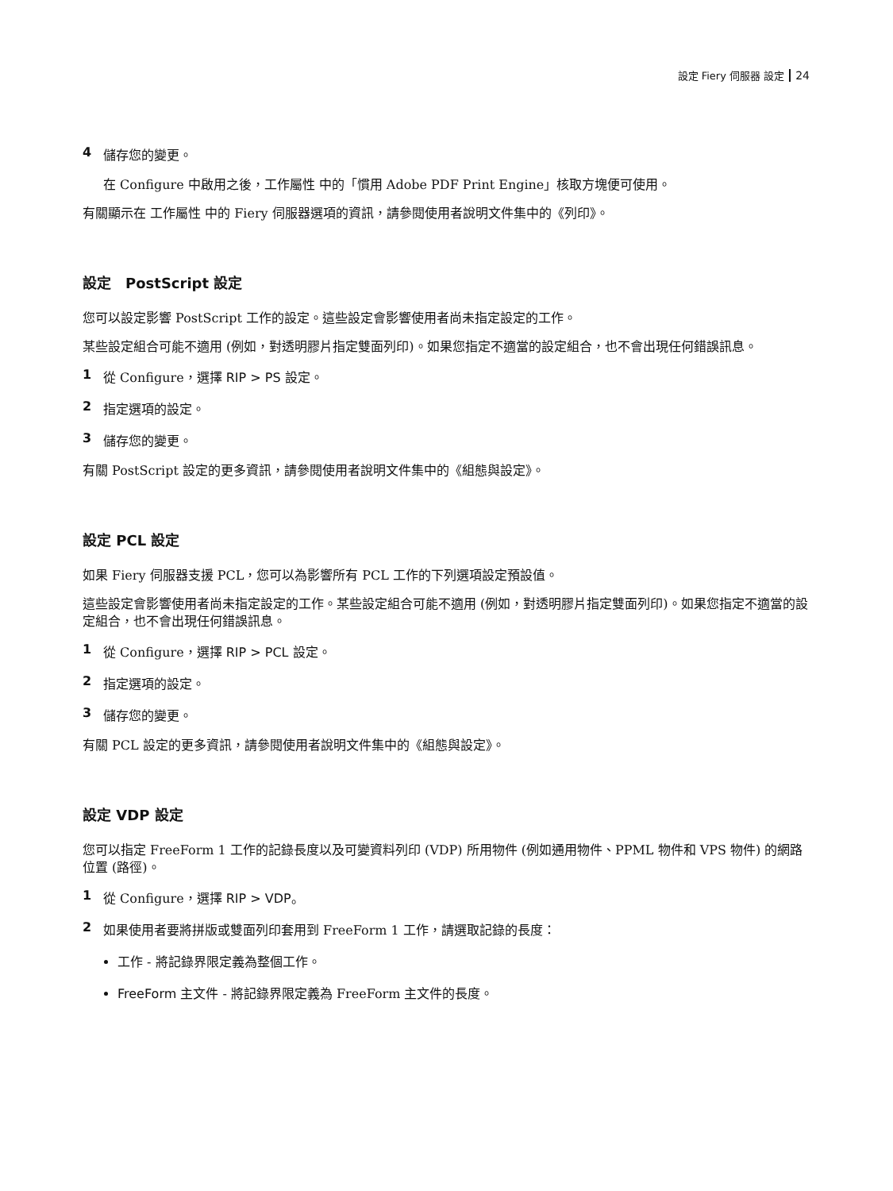設定 Fiery 伺服器 設定 24
4 儲存您的變更。
在 Configure 中啟用之後，工作屬性 中的「慣用 Adobe PDF Print Engine」核取方塊便可使用。
有關顯示在 工作屬性 中的 Fiery 伺服器選項的資訊，請參閱使用者說明文件集中的《列印》。
設定　PostScript 設定
您可以設定影響 PostScript 工作的設定。這些設定會影響使用者尚未指定設定的工作。
某些設定組合可能不適用 (例如，對透明膠片指定雙面列印)。如果您指定不適當的設定組合，也不會出現任何錯誤訊息。
1 從 Configure，選擇 RIP > PS 設定。
2 指定選項的設定。
3 儲存您的變更。
有關 PostScript 設定的更多資訊，請參閱使用者說明文件集中的《組態與設定》。
設定 PCL 設定
如果 Fiery 伺服器支援 PCL，您可以為影響所有 PCL 工作的下列選項設定預設值。
這些設定會影響使用者尚未指定設定的工作。某些設定組合可能不適用 (例如，對透明膠片指定雙面列印)。如果您指定不適當的設定組合，也不會出現任何錯誤訊息。
1 從 Configure，選擇 RIP > PCL 設定。
2 指定選項的設定。
3 儲存您的變更。
有關 PCL 設定的更多資訊，請參閱使用者說明文件集中的《組態與設定》。
設定 VDP 設定
您可以指定 FreeForm 1 工作的記錄長度以及可變資料列印 (VDP) 所用物件 (例如通用物件、PPML 物件和 VPS 物件) 的網路位置 (路徑)。
1 從 Configure，選擇 RIP > VDP。
2 如果使用者要將拼版或雙面列印套用到 FreeForm 1 工作，請選取記錄的長度：
工作 - 將記錄界限定義為整個工作。
FreeForm 主文件 - 將記錄界限定義為 FreeForm 主文件的長度。